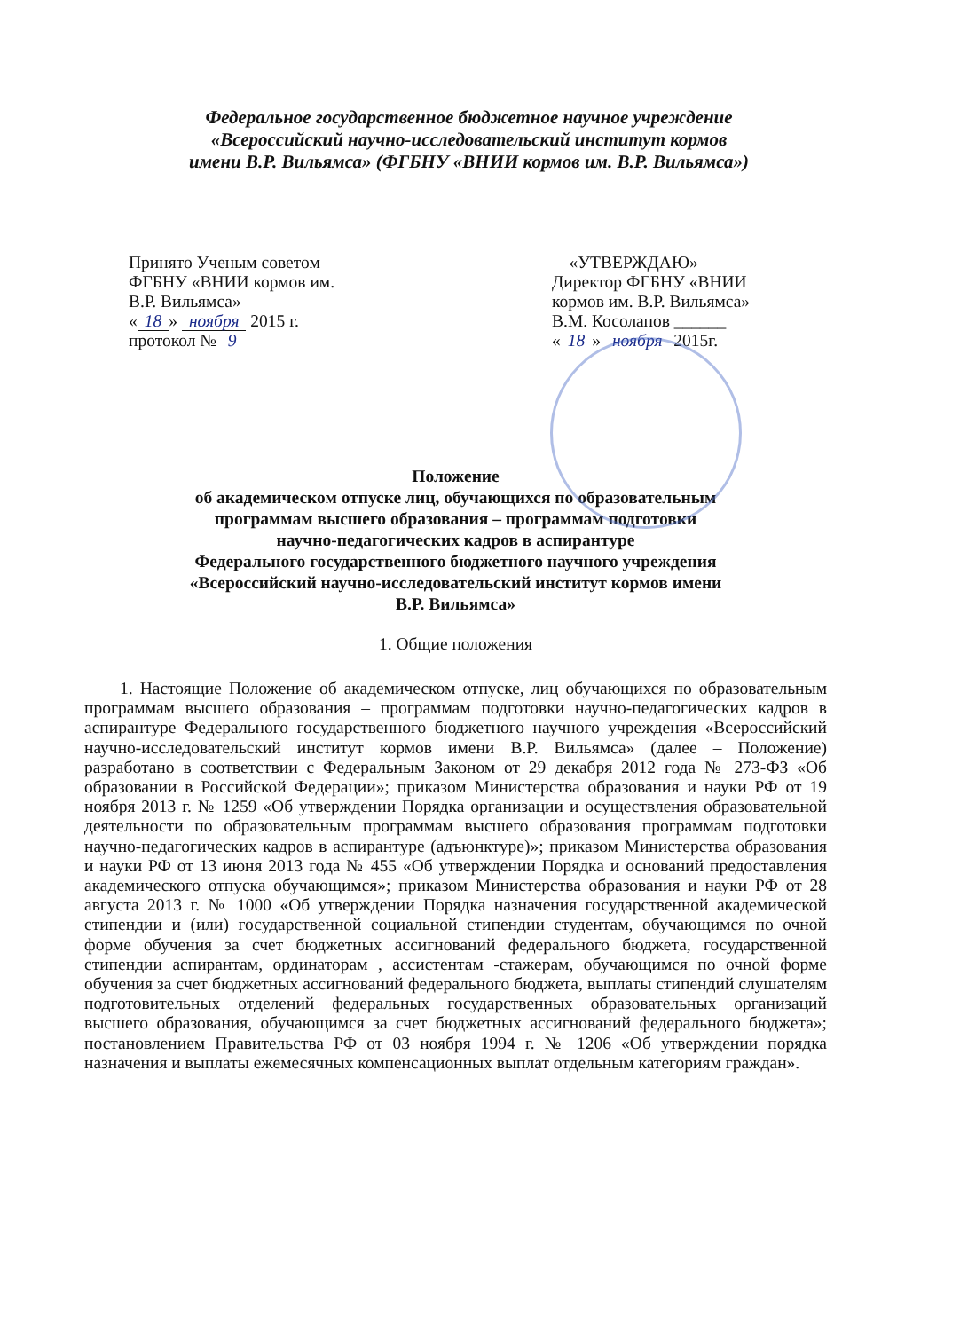Федеральное государственное бюджетное научное учреждение
«Всероссийский научно-исследовательский институт кормов
имени В.Р. Вильямса» (ФГБНУ «ВНИИ кормов им. В.Р. Вильямса»)
Принято Ученым советом
ФГБНУ «ВНИИ кормов им.
В.Р. Вильямса»
« 18 » ноября 2015 г.
протокол № 9
«УТВЕРЖДАЮ»
Директор ФГБНУ «ВНИИ
кормов им. В.Р. Вильямса»
В.М. Косолапов ______
« 18 » ноября 2015г.
Положение
об академическом отпуске лиц, обучающихся по образовательным
программам высшего образования – программам подготовки
научно-педагогических кадров в аспирантуре
Федерального государственного бюджетного научного учреждения
«Всероссийский научно-исследовательский институт кормов имени
В.Р. Вильямса»
1. Общие положения
1. Настоящие Положение об академическом отпуске, лиц обучающихся по образовательным программам высшего образования – программам подготовки научно-педагогических кадров в аспирантуре Федерального государственного бюджетного научного учреждения «Всероссийский научно-исследовательский институт кормов имени В.Р. Вильямса» (далее – Положение) разработано в соответствии с Федеральным Законом от 29 декабря 2012 года № 273-ФЗ «Об образовании в Российской Федерации»; приказом Министерства образования и науки РФ от 19 ноября 2013 г. № 1259 «Об утверждении Порядка организации и осуществления образовательной деятельности по образовательным программам высшего образования программам подготовки научно-педагогических кадров в аспирантуре (адъюнктуре)»; приказом Министерства образования и науки РФ от 13 июня 2013 года № 455 «Об утверждении Порядка и оснований предоставления академического отпуска обучающимся»; приказом Министерства образования и науки РФ от 28 августа 2013 г. № 1000 «Об утверждении Порядка назначения государственной академической стипендии и (или) государственной социальной стипендии студентам, обучающимся по очной форме обучения за счет бюджетных ассигнований федерального бюджета, государственной стипендии аспирантам, ординаторам , ассистентам -стажерам, обучающимся по очной форме обучения за счет бюджетных ассигнований федерального бюджета, выплаты стипендий слушателям подготовительных отделений федеральных государственных образовательных организаций высшего образования, обучающимся за счет бюджетных ассигнований федерального бюджета»; постановлением Правительства РФ от 03 ноября 1994 г. № 1206 «Об утверждении порядка назначения и выплаты ежемесячных компенсационных выплат отдельным категориям граждан».